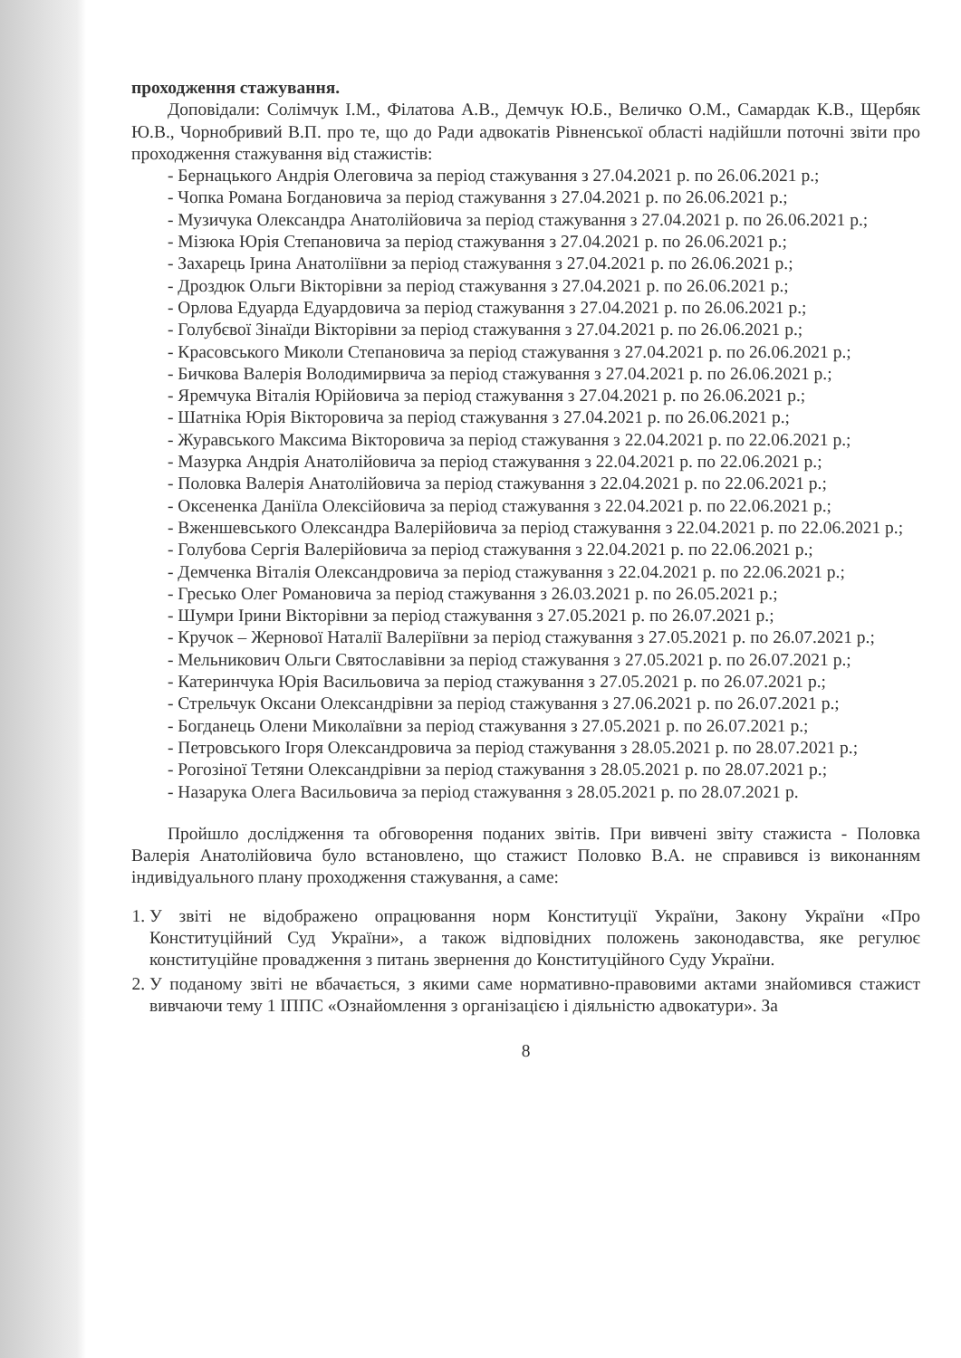проходження стажування.
Доповідали: Солімчук І.М., Філатова А.В., Демчук Ю.Б., Величко О.М., Самардак К.В., Щербяк Ю.В., Чорнобривий В.П. про те, що до Ради адвокатів Рівненської області надійшли поточні звіти про проходження стажування від стажистів:
- Бернацького Андрія Олеговича за період стажування з 27.04.2021 р. по 26.06.2021 р.;
- Чопка Романа Богдановича за період стажування з 27.04.2021 р. по 26.06.2021 р.;
- Музичука Олександра Анатолійовича за період стажування з 27.04.2021 р. по 26.06.2021 р.;
- Мізюка Юрія Степановича за період стажування з 27.04.2021 р. по 26.06.2021 р.;
- Захарець Ірина Анатоліївни за період стажування з 27.04.2021 р. по 26.06.2021 р.;
- Дроздюк Ольги Вікторівни за період стажування з 27.04.2021 р. по 26.06.2021 р.;
- Орлова Едуарда Едуардовича за період стажування з 27.04.2021 р. по 26.06.2021 р.;
- Голубєвої Зінаїди Вікторівни за період стажування з 27.04.2021 р. по 26.06.2021 р.;
- Красовського Миколи Степановича за період стажування з 27.04.2021 р. по 26.06.2021 р.;
- Бичкова Валерія Володимирвича за період стажування з 27.04.2021 р. по 26.06.2021 р.;
- Яремчука Віталія Юрійовича за період стажування з 27.04.2021 р. по 26.06.2021 р.;
- Шатніка Юрія Вікторовича за період стажування з 27.04.2021 р. по 26.06.2021 р.;
- Журавського Максима Вікторовича за період стажування з 22.04.2021 р. по 22.06.2021 р.;
- Мазурка Андрія Анатолійовича за період стажування з 22.04.2021 р. по 22.06.2021 р.;
- Половка Валерія Анатолійовича за період стажування з 22.04.2021 р. по 22.06.2021 р.;
- Оксененка Даніїла Олексійовича за період стажування з 22.04.2021 р. по 22.06.2021 р.;
- Вженшевського Олександра Валерійовича за період стажування з 22.04.2021 р. по 22.06.2021 р.;
- Голубова Сергія Валерійовича за період стажування з 22.04.2021 р. по 22.06.2021 р.;
- Демченка Віталія Олександровича за період стажування з 22.04.2021 р. по 22.06.2021 р.;
- Гресько Олег Романовича за період стажування з 26.03.2021 р. по 26.05.2021 р.;
- Шумри Ірини Вікторівни за період стажування з 27.05.2021 р. по 26.07.2021 р.;
- Кручок – Жернової Наталії Валеріївни за період стажування з 27.05.2021 р. по 26.07.2021 р.;
- Мельникович Ольги Святославівни за період стажування з 27.05.2021 р. по 26.07.2021 р.;
- Катеринчука Юрія Васильовича за період стажування з 27.05.2021 р. по 26.07.2021 р.;
- Стрельчук Оксани Олександрівни за період стажування з 27.06.2021 р. по 26.07.2021 р.;
- Богданець Олени Миколаївни за період стажування з 27.05.2021 р. по 26.07.2021 р.;
- Петровського Ігоря Олександровича за період стажування з 28.05.2021 р. по 28.07.2021 р.;
- Рогозіної Тетяни Олександрівни за період стажування з 28.05.2021 р. по 28.07.2021 р.;
- Назарука Олега Васильовича за період стажування з 28.05.2021 р. по 28.07.2021 р.
Пройшло дослідження та обговорення поданих звітів. При вивчені звіту стажиста - Половка Валерія Анатолійовича було встановлено, що стажист Половко В.А. не справився із виконанням індивідуального плану проходження стажування, а саме:
1. У звіті не відображено опрацювання норм Конституції України, Закону України «Про Конституційний Суд України», а також відповідних положень законодавства, яке регулює конституційне провадження з питань звернення до Конституційного Суду України.
2. У поданому звіті не вбачається, з якими саме нормативно-правовими актами знайомився стажист вивчаючи тему 1 ІППС «Ознайомлення з організацією і діяльністю адвокатури». За
8